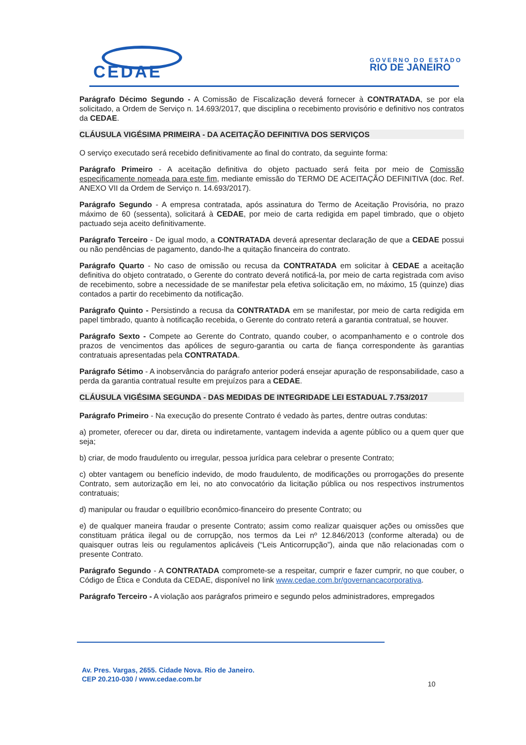CEDAE
GOVERNO DO ESTADO
RIO DE JANEIRO
Parágrafo Décimo Segundo - A Comissão de Fiscalização deverá fornecer à CONTRATADA, se por ela solicitado, a Ordem de Serviço n. 14.693/2017, que disciplina o recebimento provisório e definitivo nos contratos da CEDAE.
CLÁUSULA VIGÉSIMA PRIMEIRA - DA ACEITAÇÃO DEFINITIVA DOS SERVIÇOS
O serviço executado será recebido definitivamente ao final do contrato, da seguinte forma:
Parágrafo Primeiro - A aceitação definitiva do objeto pactuado será feita por meio de Comissão especificamente nomeada para este fim, mediante emissão do TERMO DE ACEITAÇÃO DEFINITIVA (doc. Ref. ANEXO VII da Ordem de Serviço n. 14.693/2017).
Parágrafo Segundo - A empresa contratada, após assinatura do Termo de Aceitação Provisória, no prazo máximo de 60 (sessenta), solicitará à CEDAE, por meio de carta redigida em papel timbrado, que o objeto pactuado seja aceito definitivamente.
Parágrafo Terceiro - De igual modo, a CONTRATADA deverá apresentar declaração de que a CEDAE possui ou não pendências de pagamento, dando-lhe a quitação financeira do contrato.
Parágrafo Quarto - No caso de omissão ou recusa da CONTRATADA em solicitar à CEDAE a aceitação definitiva do objeto contratado, o Gerente do contrato deverá notificá-la, por meio de carta registrada com aviso de recebimento, sobre a necessidade de se manifestar pela efetiva solicitação em, no máximo, 15 (quinze) dias contados a partir do recebimento da notificação.
Parágrafo Quinto - Persistindo a recusa da CONTRATADA em se manifestar, por meio de carta redigida em papel timbrado, quanto à notificação recebida, o Gerente do contrato reterá a garantia contratual, se houver.
Parágrafo Sexto - Compete ao Gerente do Contrato, quando couber, o acompanhamento e o controle dos prazos de vencimentos das apólices de seguro-garantia ou carta de fiança correspondente às garantias contratuais apresentadas pela CONTRATADA.
Parágrafo Sétimo - A inobservância do parágrafo anterior poderá ensejar apuração de responsabilidade, caso a perda da garantia contratual resulte em prejuízos para a CEDAE.
CLÁUSULA VIGÉSIMA SEGUNDA - DAS MEDIDAS DE INTEGRIDADE LEI ESTADUAL 7.753/2017
Parágrafo Primeiro - Na execução do presente Contrato é vedado às partes, dentre outras condutas:
a) prometer, oferecer ou dar, direta ou indiretamente, vantagem indevida a agente público ou a quem quer que seja;
b) criar, de modo fraudulento ou irregular, pessoa jurídica para celebrar o presente Contrato;
c) obter vantagem ou benefício indevido, de modo fraudulento, de modificações ou prorrogações do presente Contrato, sem autorização em lei, no ato convocatório da licitação pública ou nos respectivos instrumentos contratuais;
d) manipular ou fraudar o equilíbrio econômico-financeiro do presente Contrato; ou
e) de qualquer maneira fraudar o presente Contrato; assim como realizar quaisquer ações ou omissões que constituam prática ilegal ou de corrupção, nos termos da Lei nº 12.846/2013 (conforme alterada) ou de quaisquer outras leis ou regulamentos aplicáveis (“Leis Anticorrupção”), ainda que não relacionadas com o presente Contrato.
Parágrafo Segundo - A CONTRATADA compromete-se a respeitar, cumprir e fazer cumprir, no que couber, o Código de Ética e Conduta da CEDAE, disponível no link www.cedae.com.br/governancacorporativa.
Parágrafo Terceiro - A violação aos parágrafos primeiro e segundo pelos administradores, empregados
Av. Pres. Vargas, 2655. Cidade Nova. Rio de Janeiro.
CEP 20.210-030 / www.cedae.com.br
10